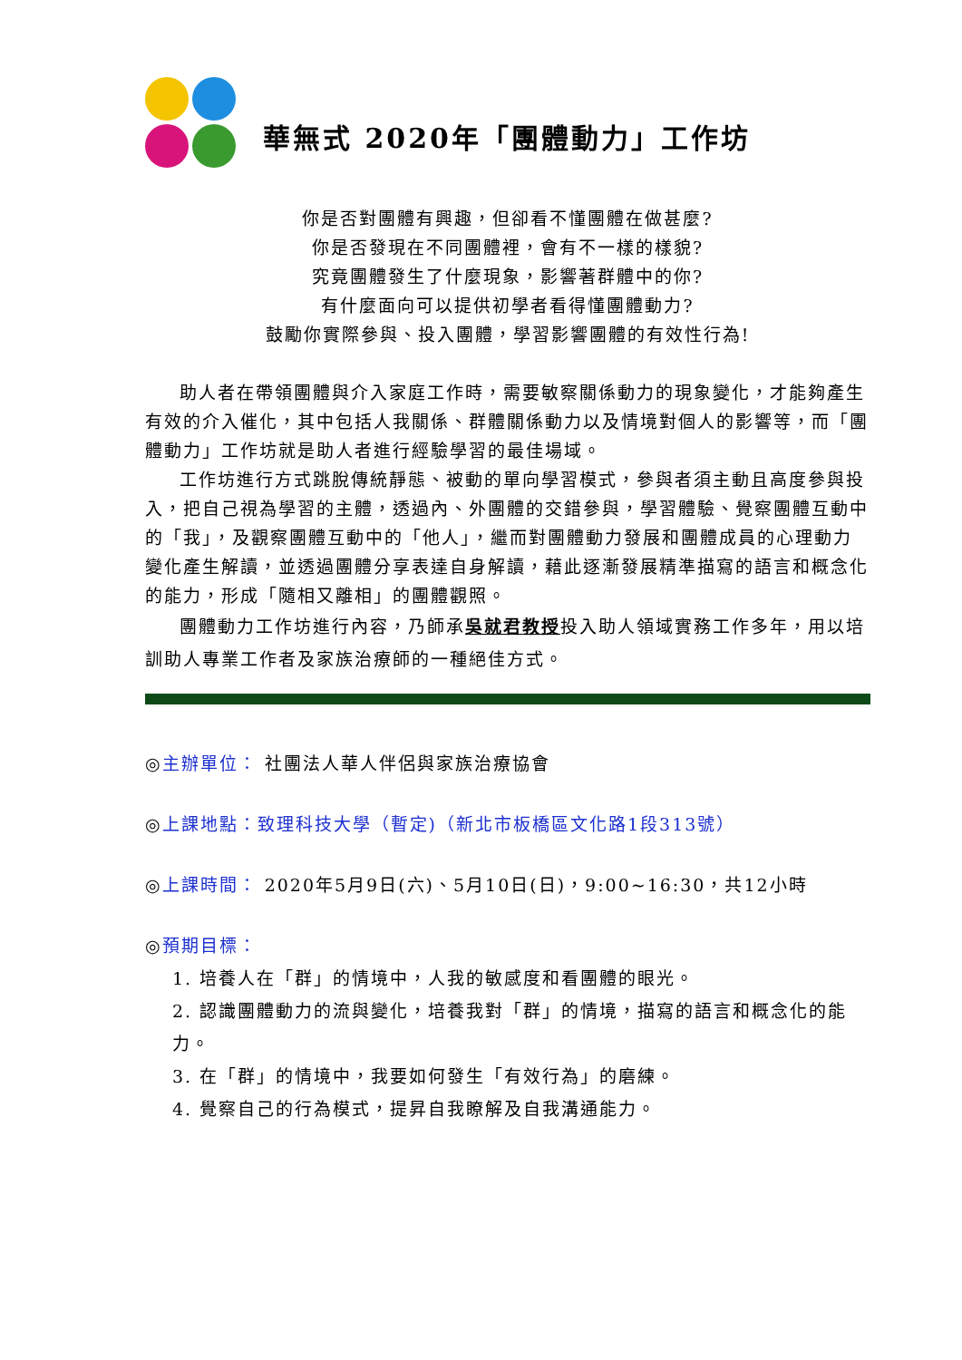華無式 2020年「團體動力」工作坊
你是否對團體有興趣，但卻看不懂團體在做甚麼?
你是否發現在不同團體裡，會有不一樣的樣貌?
究竟團體發生了什麼現象，影響著群體中的你?
有什麼面向可以提供初學者看得懂團體動力?
鼓勵你實際參與、投入團體，學習影響團體的有效性行為!
助人者在帶領團體與介入家庭工作時，需要敏察關係動力的現象變化，才能夠產生有效的介入催化，其中包括人我關係、群體關係動力以及情境對個人的影響等，而「團體動力」工作坊就是助人者進行經驗學習的最佳場域。
工作坊進行方式跳脫傳統靜態、被動的單向學習模式，參與者須主動且高度參與投入，把自己視為學習的主體，透過內、外團體的交錯參與，學習體驗、覺察團體互動中的「我」，及觀察團體互動中的「他人」，繼而對團體動力發展和團體成員的心理動力變化產生解讀，並透過團體分享表達自身解讀，藉此逐漸發展精準描寫的語言和概念化的能力，形成「隨相又離相」的團體觀照。
團體動力工作坊進行內容，乃師承吳就君教授投入助人領域實務工作多年，用以培訓助人專業工作者及家族治療師的一種絕佳方式。
◎主辦單位： 社團法人華人伴侶與家族治療協會
◎上課地點：致理科技大學（暫定)（新北市板橋區文化路1段313號）
◎上課時間： 2020年5月9日(六)、5月10日(日)，9:00~16:30，共12小時
◎預期目標：
1. 培養人在「群」的情境中，人我的敏感度和看團體的眼光。
2. 認識團體動力的流與變化，培養我對「群」的情境，描寫的語言和概念化的能力。
3. 在「群」的情境中，我要如何發生「有效行為」的磨練。
4. 覺察自己的行為模式，提昇自我瞭解及自我溝通能力。